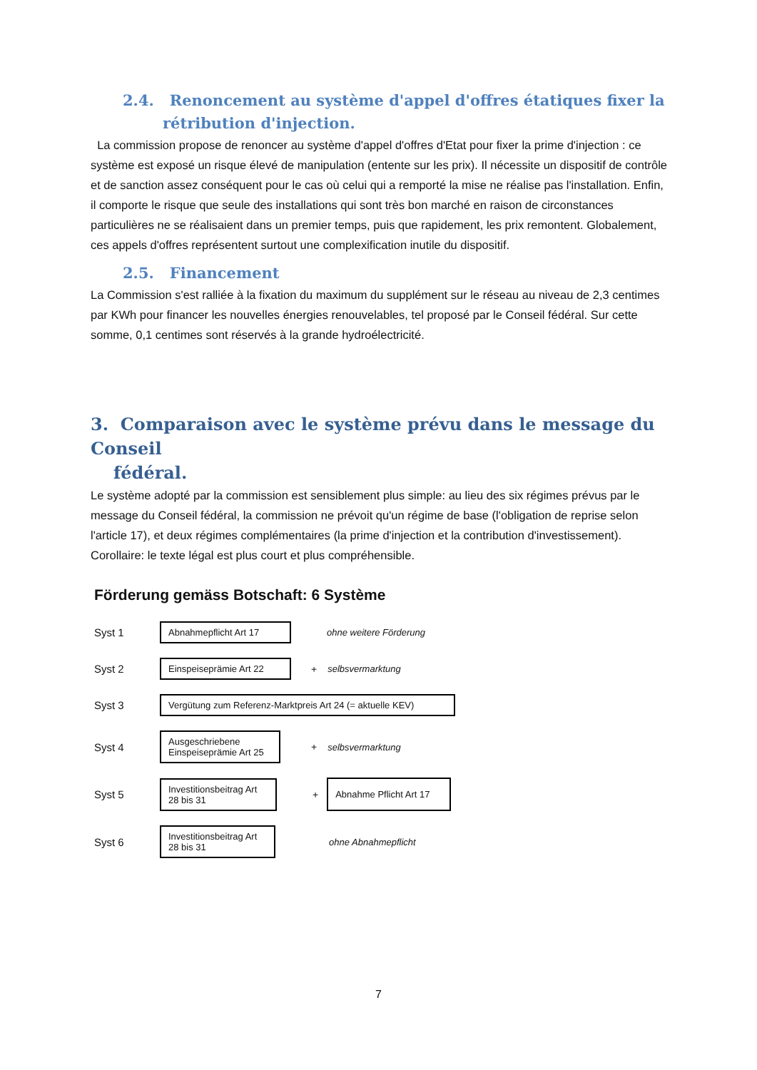2.4. Renoncement au système d'appel d'offres étatiques fixer la
rétribution d'injection.
La commission propose de renoncer au système d'appel d'offres d'Etat pour fixer la prime d'injection : ce système est exposé un risque élevé de manipulation (entente sur les prix). Il nécessite un dispositif de contrôle et de sanction assez conséquent pour le cas où celui qui a remporté la mise ne réalise pas l'installation. Enfin, il comporte le risque que seule des installations qui sont très bon marché en raison de circonstances particulières ne se réalisaient dans un premier temps, puis que rapidement, les prix remontent. Globalement, ces appels d'offres représentent surtout une complexification inutile du dispositif.
2.5. Financement
La Commission s'est ralliée à la fixation du maximum du supplément sur le réseau au niveau de 2,3 centimes par KWh pour financer les nouvelles énergies renouvelables, tel proposé par le Conseil fédéral. Sur cette somme, 0,1 centimes sont réservés à la grande hydroélectricité.
3. Comparaison avec le système prévu dans le message du Conseil
fédéral.
Le système adopté par la commission est sensiblement plus simple: au lieu des six régimes prévus par le message du Conseil fédéral, la commission ne prévoit qu'un régime de base (l'obligation de reprise selon l'article 17), et deux régimes complémentaires (la prime d'injection et la contribution d'investissement). Corollaire: le texte légal est plus court et plus compréhensible.
Förderung gemäss Botschaft: 6 Système
Syst 1 Abnahmepflicht Art 17 ohne weitere Förderung
Syst 2 Einspeiseprämie Art 22 + selbsvermarktung
Syst 3 Vergütung zum Referenz-Marktpreis Art 24 (= aktuelle KEV)
Syst 4 Ausgeschriebene
Einspeiseprämie Art 25 + selbsvermarktung
Syst 5 Investitionsbeitrag Art
28 bis 31 + Abnahme Pflicht Art 17
Syst 6 Investitionsbeitrag Art
28 bis 31 ohne Abnahmepflicht
7